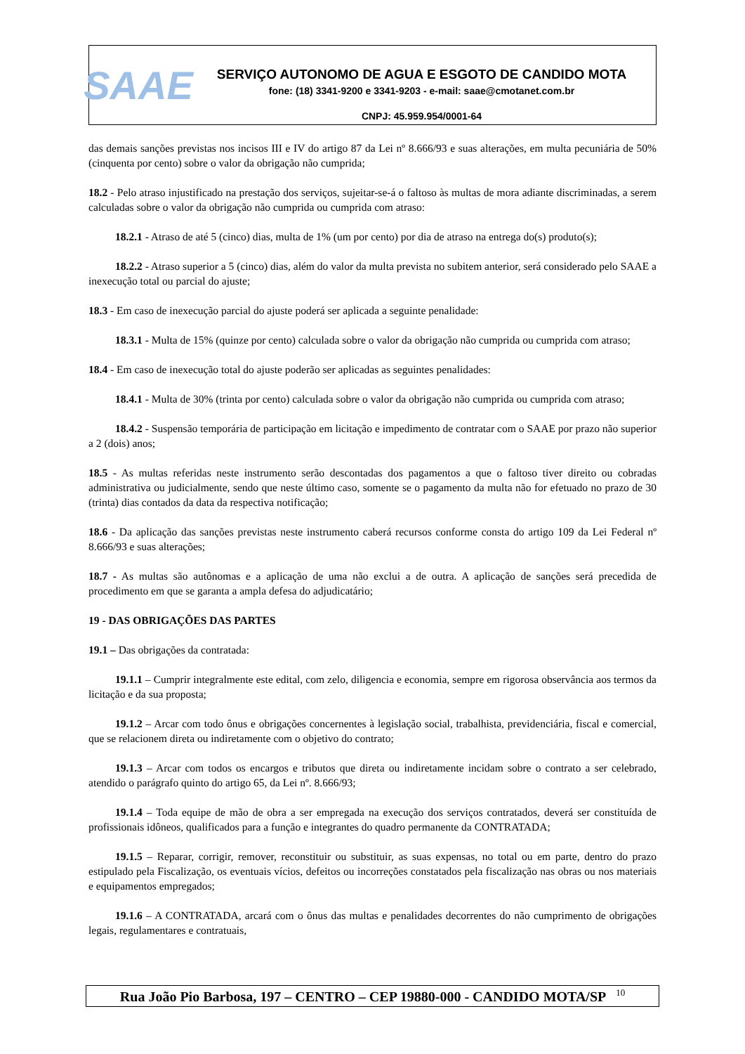SAAE
SERVIÇO AUTONOMO DE AGUA E ESGOTO DE CANDIDO MOTA
fone: (18) 3341-9200 e 3341-9203 - e-mail: saae@cmotanet.com.br
CNPJ: 45.959.954/0001-64
das demais sanções previstas nos incisos III e IV do artigo 87 da Lei nº 8.666/93 e suas alterações, em multa pecuniária de 50% (cinquenta por cento) sobre o valor da obrigação não cumprida;
18.2 - Pelo atraso injustificado na prestação dos serviços, sujeitar-se-á o faltoso às multas de mora adiante discriminadas, a serem calculadas sobre o valor da obrigação não cumprida ou cumprida com atraso:
18.2.1 - Atraso de até 5 (cinco) dias, multa de 1% (um por cento) por dia de atraso na entrega do(s) produto(s);
18.2.2 - Atraso superior a 5 (cinco) dias, além do valor da multa prevista no subitem anterior, será considerado pelo SAAE a inexecução total ou parcial do ajuste;
18.3 - Em caso de inexecução parcial do ajuste poderá ser aplicada a seguinte penalidade:
18.3.1 - Multa de 15% (quinze por cento) calculada sobre o valor da obrigação não cumprida ou cumprida com atraso;
18.4 - Em caso de inexecução total do ajuste poderão ser aplicadas as seguintes penalidades:
18.4.1 - Multa de 30% (trinta por cento) calculada sobre o valor da obrigação não cumprida ou cumprida com atraso;
18.4.2 - Suspensão temporária de participação em licitação e impedimento de contratar com o SAAE por prazo não superior a 2 (dois) anos;
18.5 - As multas referidas neste instrumento serão descontadas dos pagamentos a que o faltoso tiver direito ou cobradas administrativa ou judicialmente, sendo que neste último caso, somente se o pagamento da multa não for efetuado no prazo de 30 (trinta) dias contados da data da respectiva notificação;
18.6 - Da aplicação das sanções previstas neste instrumento caberá recursos conforme consta do artigo 109 da Lei Federal nº 8.666/93 e suas alterações;
18.7 - As multas são autônomas e a aplicação de uma não exclui a de outra. A aplicação de sanções será precedida de procedimento em que se garanta a ampla defesa do adjudicatário;
19 - DAS OBRIGAÇÕES DAS PARTES
19.1 – Das obrigações da contratada:
19.1.1 – Cumprir integralmente este edital, com zelo, diligencia e economia, sempre em rigorosa observância aos termos da licitação e da sua proposta;
19.1.2 – Arcar com todo ônus e obrigações concernentes à legislação social, trabalhista, previdenciária, fiscal e comercial, que se relacionem direta ou indiretamente com o objetivo do contrato;
19.1.3 – Arcar com todos os encargos e tributos que direta ou indiretamente incidam sobre o contrato a ser celebrado, atendido o parágrafo quinto do artigo 65, da Lei nº. 8.666/93;
19.1.4 – Toda equipe de mão de obra a ser empregada na execução dos serviços contratados, deverá ser constituída de profissionais idôneos, qualificados para a função e integrantes do quadro permanente da CONTRATADA;
19.1.5 – Reparar, corrigir, remover, reconstituir ou substituir, as suas expensas, no total ou em parte, dentro do prazo estipulado pela Fiscalização, os eventuais vícios, defeitos ou incorreções constatados pela fiscalização nas obras ou nos materiais e equipamentos empregados;
19.1.6 – A CONTRATADA, arcará com o ônus das multas e penalidades decorrentes do não cumprimento de obrigações legais, regulamentares e contratuais,
Rua João Pio Barbosa, 197 – CENTRO – CEP 19880-000 - CANDIDO MOTA/SP <sup>10</sup>